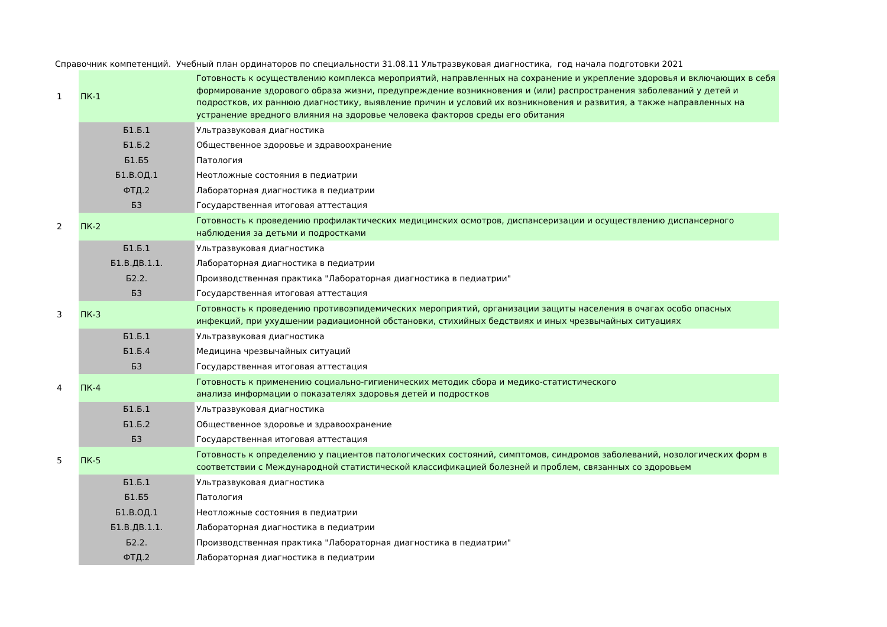Справочник компетенций. Учебный план ординаторов по специальности 31.08.11 Ультразвуковая диагностика, год начала подготовки 2021
| 1 | ПК-1 | Готовность к осуществлению комплекса мероприятий, направленных на сохранение и укрепление здоровья и включающих в себя формирование здорового образа жизни, предупреждение возникновения и (или) распространения заболеваний у детей и подростков, их раннюю диагностику, выявление причин и условий их возникновения и развития, а также направленных на устранение вредного влияния на здоровье человека факторов среды его обитания |
| | Б1.Б.1 | Ультразвуковая диагностика |
| | Б1.Б.2 | Общественное здоровье и здравоохранение |
| | Б1.Б5 | Патология |
| | Б1.В.ОД.1 | Неотложные состояния в педиатрии |
| | ФТД.2 | Лабораторная диагностика в педиатрии |
| | Б3 | Государственная итоговая аттестация |
| 2 | ПК-2 | Готовность к проведению профилактических медицинских осмотров, диспансеризации и осуществлению диспансерного наблюдения за детьми и подростками |
| | Б1.Б.1 | Ультразвуковая диагностика |
| | Б1.В.ДВ.1.1. | Лабораторная диагностика в педиатрии |
| | Б2.2. | Производственная практика "Лабораторная диагностика в педиатрии" |
| | Б3 | Государственная итоговая аттестация |
| 3 | ПК-3 | Готовность к проведению противоэпидемических мероприятий, организации защиты населения в очагах особо опасных инфекций, при ухудшении радиационной обстановки, стихийных бедствиях и иных чрезвычайных ситуациях |
| | Б1.Б.1 | Ультразвуковая диагностика |
| | Б1.Б.4 | Медицина чрезвычайных ситуаций |
| | Б3 | Государственная итоговая аттестация |
| 4 | ПК-4 | Готовность к применению социально-гигиенических методик сбора и медико-статистического анализа информации о показателях здоровья детей и подростков |
| | Б1.Б.1 | Ультразвуковая диагностика |
| | Б1.Б.2 | Общественное здоровье и здравоохранение |
| | Б3 | Государственная итоговая аттестация |
| 5 | ПК-5 | Готовность к определению у пациентов патологических состояний, симптомов, синдромов заболеваний, нозологических форм в соответствии с Международной статистической классификацией болезней и проблем, связанных со здоровьем |
| | Б1.Б.1 | Ультразвуковая диагностика |
| | Б1.Б5 | Патология |
| | Б1.В.ОД.1 | Неотложные состояния в педиатрии |
| | Б1.В.ДВ.1.1. | Лабораторная диагностика в педиатрии |
| | Б2.2. | Производственная практика "Лабораторная диагностика в педиатрии" |
| | ФТД.2 | Лабораторная диагностика в педиатрии |